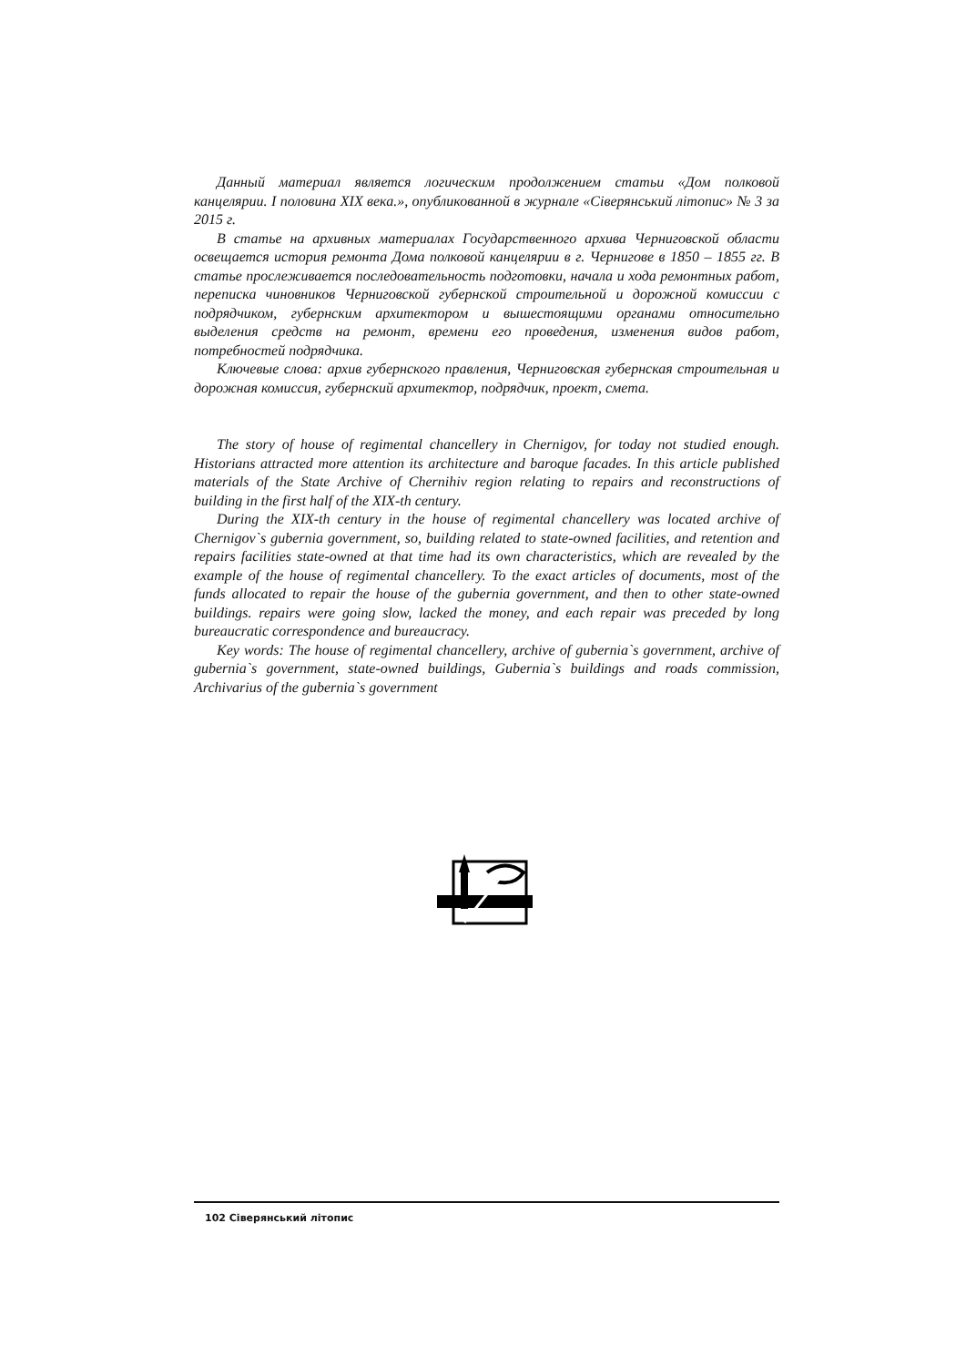Данный материал является логическим продолжением статьи «Дом полковой канцелярии. I половина XIX века.», опубликованной в журнале «Сіверянський літопис» № 3 за 2015 г.
В статье на архивных материалах Государственного архива Черниговской области освещается история ремонта Дома полковой канцелярии в г. Чернигове в 1850 – 1855 гг. В статье прослеживается последовательность подготовки, начала и хода ремонтных работ, переписка чиновников Черниговской губернской строительной и дорожной комиссии с подрядчиком, губернским архитектором и вышестоящими органами относительно выделения средств на ремонт, времени его проведения, изменения видов работ, потребностей подрядчика.
Ключевые слова: архив губернского правления, Черниговская губернская строительная и дорожная комиссия, губернский архитектор, подрядчик, проект, смета.
The story of house of regimental chancellery in Chernigov, for today not studied enough. Historians attracted more attention its architecture and baroque facades. In this article published materials of the State Archive of Chernihiv region relating to repairs and reconstructions of building in the first half of the XIX-th century.
During the XIX-th century in the house of regimental chancellery was located archive of Chernigov`s gubernia government, so, building related to state-owned facilities, and retention and repairs facilities state-owned at that time had its own characteristics, which are revealed by the example of the house of regimental chancellery. To the exact articles of documents, most of the funds allocated to repair the house of the gubernia government, and then to other state-owned buildings. repairs were going slow, lacked the money, and each repair was preceded by long bureaucratic correspondence and bureaucracy.
Key words: The house of regimental chancellery, archive of gubernia`s government, archive of gubernia`s government, state-owned buildings, Gubernia`s buildings and roads commission, Archivarius of the gubernia`s government
102 Сіверянський літопис